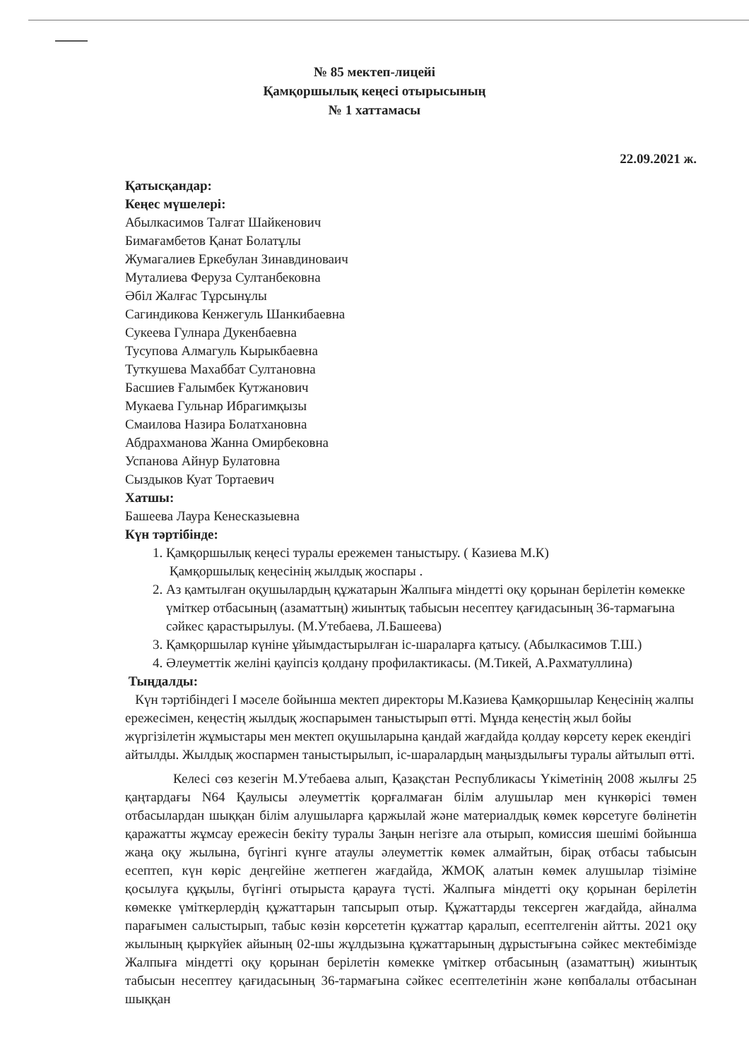№ 85 мектеп-лицейі
Қамқоршылық кеңесі отырысының
№ 1 хаттамасы
22.09.2021 ж.
Қатысқандар:
Кеңес мүшелері:
Абылкасимов Талғат Шайкенович
Бимағамбетов Қанат Болатұлы
Жумагалиев Еркебулан Зинавдиноваич
Муталиева Феруза Султанбековна
Әбіл Жалғас Тұрсынұлы
Сагиндикова Кенжегуль Шанкибаевна
Сукеева Гулнара Дукенбаевна
Тусупова Алмагуль Кырыкбаевна
Туткушева Махаббат Султановна
Басшиев Ғалымбек Кутжанович
Мукаева Гульнар Ибрагимқызы
Смаилова Назира Болатхановна
Абдрахманова Жанна Омирбековна
Успанова Айнур Булатовна
Сыздыков Куат Тортаевич
Хатшы:
Башеева Лаура Кенесказыевна
Күн тәртібінде:
1. Қамқоршылық кеңесі туралы ережемен таныстыру. ( Казиева М.К)
Қамқоршылық кеңесінің жылдық жоспары .
2. Аз қамтылған оқушылардың құжатарын Жалпыға міндетті оқу қорынан берілетін көмекке үміткер отбасының (азаматтың) жиынтық табысын несептеу қағидасының 36-тармағына сәйкес қарастырылуы. (М.Утебаева, Л.Башеева)
3. Қамқоршылар күніне ұйымдастырылған іс-шараларға қатысу. (Абылкасимов Т.Ш.)
4. Әлеуметтік желіні қауіпсіз қолдану профилактикасы. (М.Тикей, А.Рахматуллина)
Тыңдалды:
Күн тәртібіндегі I мәселе бойынша мектеп директоры М.Казиева Қамқоршылар Кеңесінің жалпы ережесімен, кеңестің жылдық жоспарымен таныстырып өтті. Мұнда кеңестің жыл бойы жүргізілетін жұмыстары мен мектеп оқушыларына қандай жағдайда қолдау көрсету керек екендігі айтылды. Жылдық жоспармен таныстырылып, іс-шаралардың маңыздылығы туралы айтылып өтті.
Келесі сөз кезегін М.Утебаева алып, Қазақстан Республикасы Үкіметінің 2008 жылғы 25 қаңтардағы N64 Қаулысы әлеуметтік қорғалмаған білім алушылар мен күнкөрісі төмен отбасылардан шыққан білім алушыларға қаржылай және материалдық көмек көрсетуге бөлінетін қаражатты жұмсау ережесін бекіту туралы Заңын негізге ала отырып, комиссия шешімі бойынша жаңа оқу жылына, бүгінгі күнге атаулы әлеуметтік көмек алмайтын, бірақ отбасы табысын есептеп, күн көріс деңгейіне жетпеген жағдайда, ЖМОҚ алатын көмек алушылар тізіміне қосылуға құқылы, бүгінгі отырыста қарауға түсті. Жалпыға міндетті оқу қорынан берілетін көмекке үміткерлердің құжаттарын тапсырып отыр. Құжаттарды тексерген жағдайда, айналма парағымен салыстырып, табыс көзін көрсететін құжаттар қаралып, есептелгенін айтты. 2021 оқу жылының қыркүйек айының 02-шы жұлдызына құжаттарының дұрыстығына сәйкес мектебімізде Жалпыға міндетті оқу қорынан берілетін көмекке үміткер отбасының (азаматтың) жиынтық табысын несептеу қағидасының 36-тармағына сәйкес есептелетінін және көпбалалы отбасынан шыққан